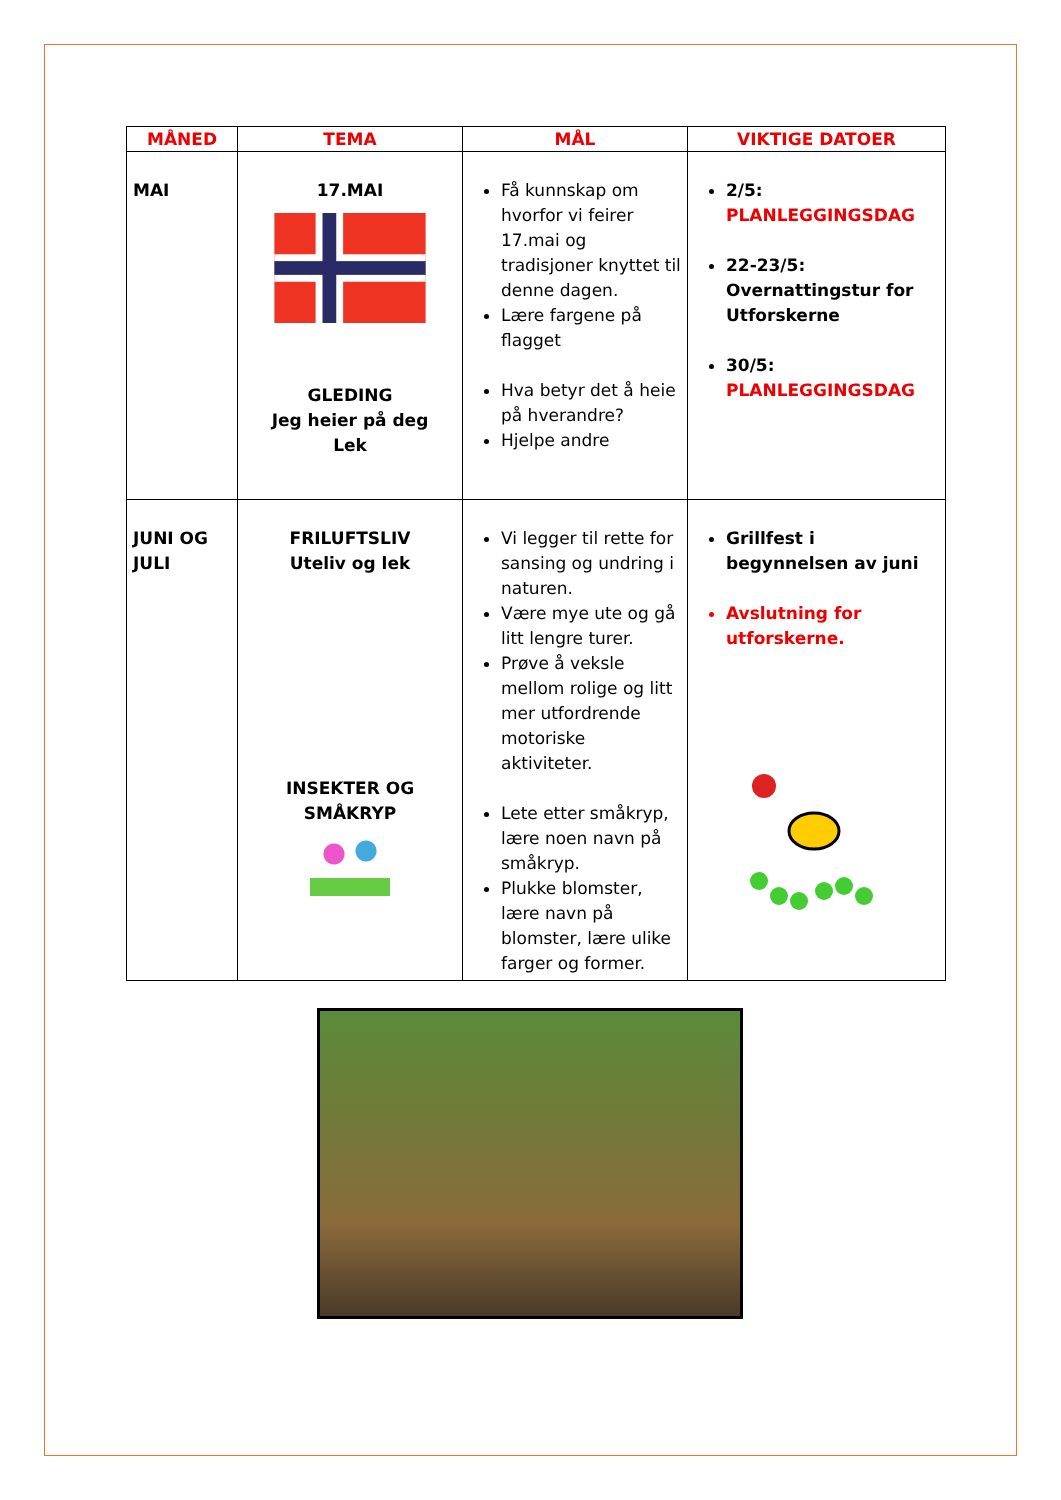| MÅNED | TEMA | MÅL | VIKTIGE DATOER |
| --- | --- | --- | --- |
| MAI | 17.MAI GLEDING Jeg heier på deg Lek | Få kunnskap om hvorfor vi feirer 17.mai og tradisjoner knyttet til denne dagen. Lære fargene på flagget Hva betyr det å heie på hverandre? Hjelpe andre | 2/5: PLANLEGGINGSDAG 22-23/5: Overnattingstur for Utforskerne 30/5: PLANLEGGINGSDAG |
| JUNI OG JULI | FRILUFTSLIV Uteliv og lek INSEKTER OG SMÅKRYP | Vi legger til rette for sansing og undring i naturen. Være mye ute og gå litt lengre turer. Prøve å veksle mellom rolige og litt mer utfordrende motoriske aktiviteter. Lete etter småkryp, lære noen navn på småkryp. Plukke blomster, lære navn på blomster, lære ulike farger og former. | Grillfest i begynnelsen av juni Avslutning for utforskerne. |